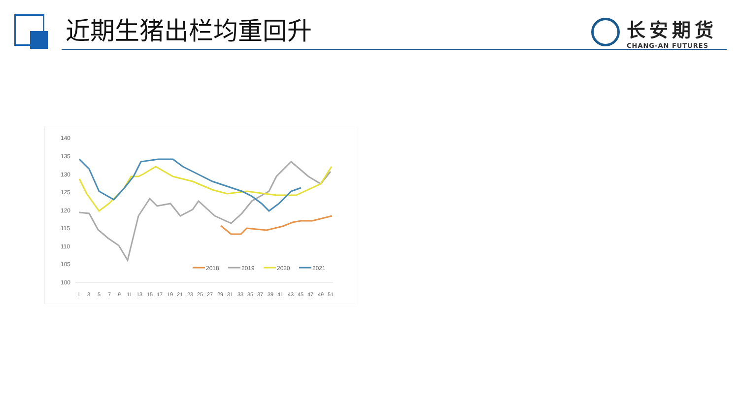近期生猪出栏均重回升
长安期货
CHANG-AN FUTURES
140
135
130
125
120
115
110
105
100
1
3
5
7
9
11
13
15
17
19
21
23
25
27
29
31
33
35
37
39
41
43
45
47
49
51
2018
2019
2020
2021